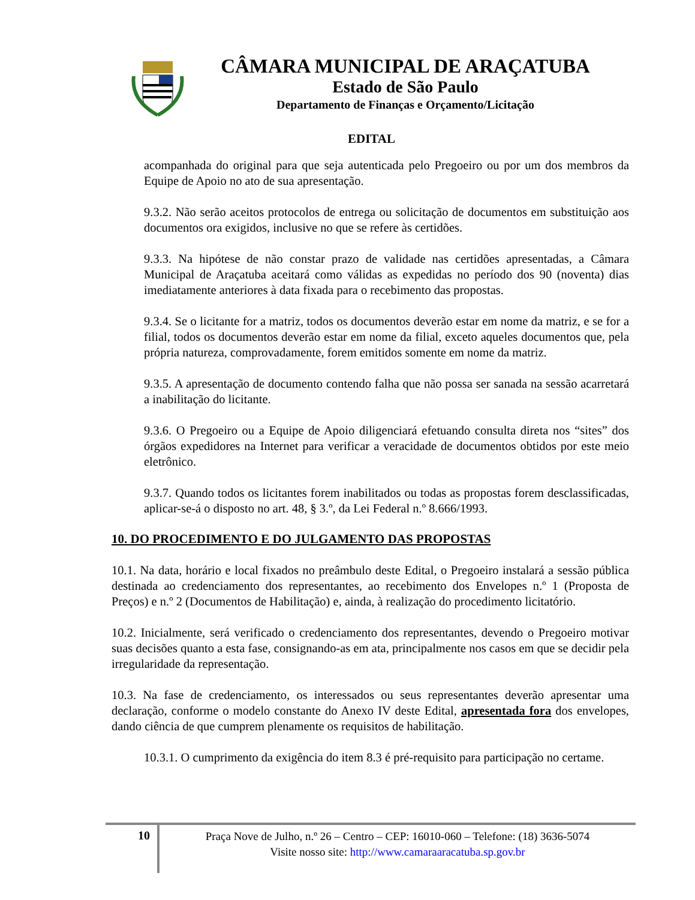CÂMARA MUNICIPAL DE ARAÇATUBA
Estado de São Paulo
Departamento de Finanças e Orçamento/Licitação
EDITAL
acompanhada do original para que seja autenticada pelo Pregoeiro ou por um dos membros da Equipe de Apoio no ato de sua apresentação.
9.3.2. Não serão aceitos protocolos de entrega ou solicitação de documentos em substituição aos documentos ora exigidos, inclusive no que se refere às certidões.
9.3.3. Na hipótese de não constar prazo de validade nas certidões apresentadas, a Câmara Municipal de Araçatuba aceitará como válidas as expedidas no período dos 90 (noventa) dias imediatamente anteriores à data fixada para o recebimento das propostas.
9.3.4. Se o licitante for a matriz, todos os documentos deverão estar em nome da matriz, e se for a filial, todos os documentos deverão estar em nome da filial, exceto aqueles documentos que, pela própria natureza, comprovadamente, forem emitidos somente em nome da matriz.
9.3.5. A apresentação de documento contendo falha que não possa ser sanada na sessão acarretará a inabilitação do licitante.
9.3.6. O Pregoeiro ou a Equipe de Apoio diligenciará efetuando consulta direta nos “sites” dos órgãos expedidores na Internet para verificar a veracidade de documentos obtidos por este meio eletrônico.
9.3.7. Quando todos os licitantes forem inabilitados ou todas as propostas forem desclassificadas, aplicar-se-á o disposto no art. 48, § 3.º, da Lei Federal n.º 8.666/1993.
10. DO PROCEDIMENTO E DO JULGAMENTO DAS PROPOSTAS
10.1. Na data, horário e local fixados no preâmbulo deste Edital, o Pregoeiro instalará a sessão pública destinada ao credenciamento dos representantes, ao recebimento dos Envelopes n.º 1 (Proposta de Preços) e n.º 2 (Documentos de Habilitação) e, ainda, à realização do procedimento licitatório.
10.2. Inicialmente, será verificado o credenciamento dos representantes, devendo o Pregoeiro motivar suas decisões quanto a esta fase, consignando-as em ata, principalmente nos casos em que se decidir pela irregularidade da representação.
10.3. Na fase de credenciamento, os interessados ou seus representantes deverão apresentar uma declaração, conforme o modelo constante do Anexo IV deste Edital, apresentada fora dos envelopes, dando ciência de que cumprem plenamente os requisitos de habilitação.
10.3.1. O cumprimento da exigência do item 8.3 é pré-requisito para participação no certame.
10
Praça Nove de Julho, n.º 26 – Centro – CEP: 16010-060 – Telefone: (18) 3636-5074
Visite nosso site: http://www.camaraaracatuba.sp.gov.br